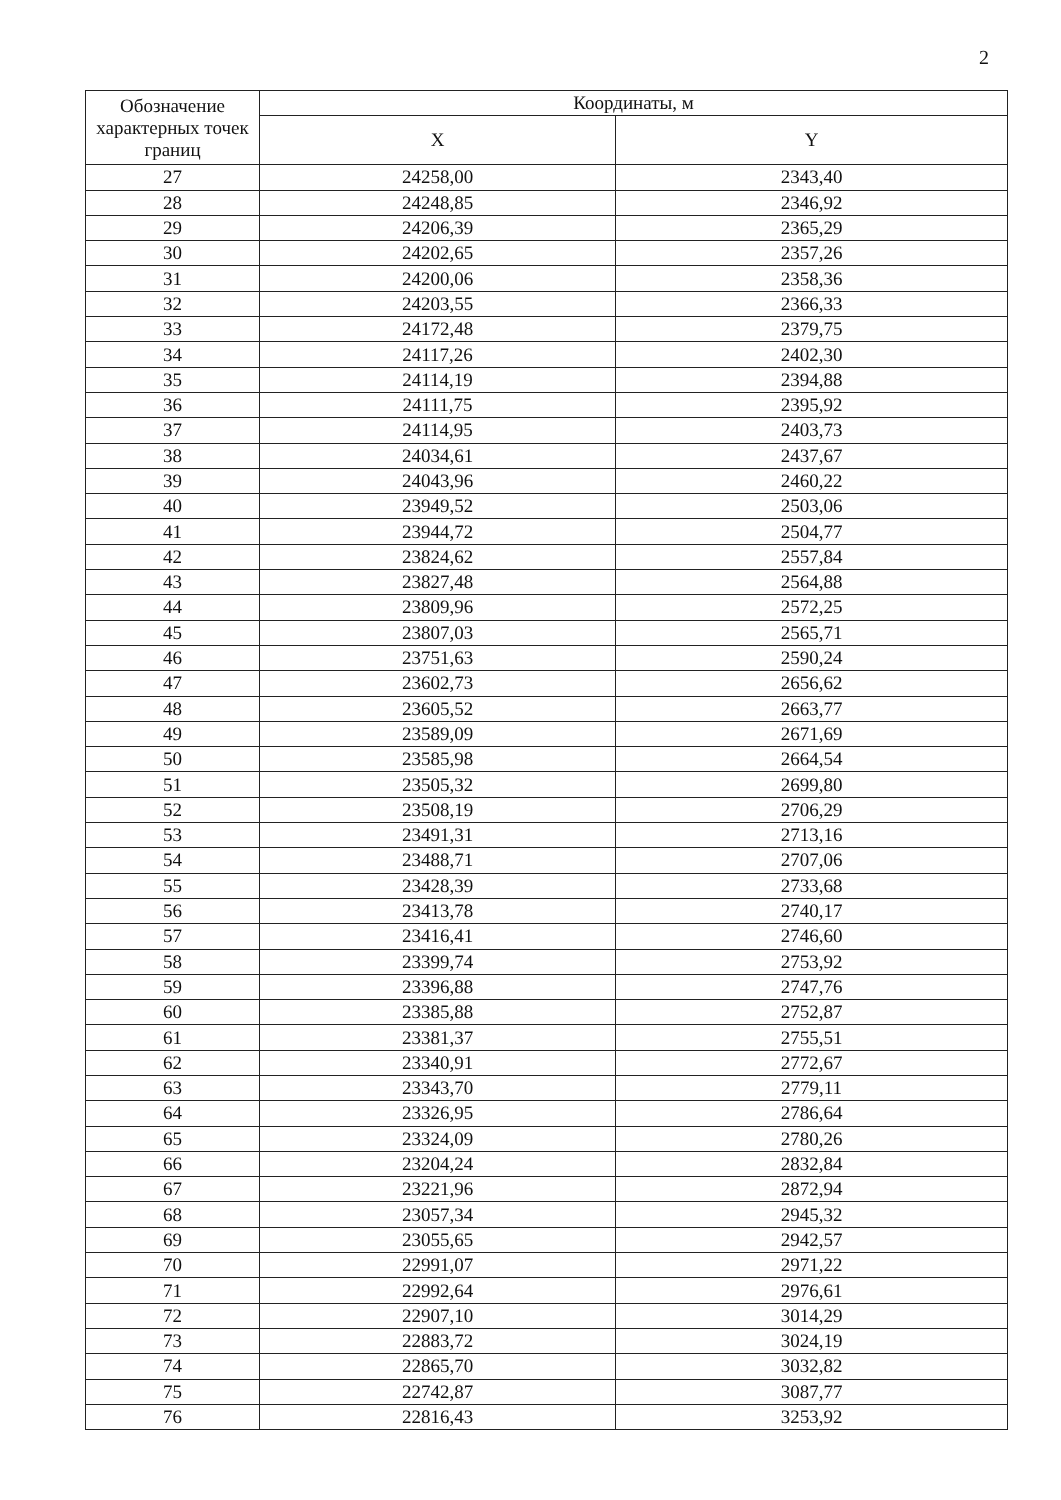2
| Обозначение характерных точек границ | Координаты, м | |
| --- | --- | --- |
| | X | Y |
| 27 | 24258,00 | 2343,40 |
| 28 | 24248,85 | 2346,92 |
| 29 | 24206,39 | 2365,29 |
| 30 | 24202,65 | 2357,26 |
| 31 | 24200,06 | 2358,36 |
| 32 | 24203,55 | 2366,33 |
| 33 | 24172,48 | 2379,75 |
| 34 | 24117,26 | 2402,30 |
| 35 | 24114,19 | 2394,88 |
| 36 | 24111,75 | 2395,92 |
| 37 | 24114,95 | 2403,73 |
| 38 | 24034,61 | 2437,67 |
| 39 | 24043,96 | 2460,22 |
| 40 | 23949,52 | 2503,06 |
| 41 | 23944,72 | 2504,77 |
| 42 | 23824,62 | 2557,84 |
| 43 | 23827,48 | 2564,88 |
| 44 | 23809,96 | 2572,25 |
| 45 | 23807,03 | 2565,71 |
| 46 | 23751,63 | 2590,24 |
| 47 | 23602,73 | 2656,62 |
| 48 | 23605,52 | 2663,77 |
| 49 | 23589,09 | 2671,69 |
| 50 | 23585,98 | 2664,54 |
| 51 | 23505,32 | 2699,80 |
| 52 | 23508,19 | 2706,29 |
| 53 | 23491,31 | 2713,16 |
| 54 | 23488,71 | 2707,06 |
| 55 | 23428,39 | 2733,68 |
| 56 | 23413,78 | 2740,17 |
| 57 | 23416,41 | 2746,60 |
| 58 | 23399,74 | 2753,92 |
| 59 | 23396,88 | 2747,76 |
| 60 | 23385,88 | 2752,87 |
| 61 | 23381,37 | 2755,51 |
| 62 | 23340,91 | 2772,67 |
| 63 | 23343,70 | 2779,11 |
| 64 | 23326,95 | 2786,64 |
| 65 | 23324,09 | 2780,26 |
| 66 | 23204,24 | 2832,84 |
| 67 | 23221,96 | 2872,94 |
| 68 | 23057,34 | 2945,32 |
| 69 | 23055,65 | 2942,57 |
| 70 | 22991,07 | 2971,22 |
| 71 | 22992,64 | 2976,61 |
| 72 | 22907,10 | 3014,29 |
| 73 | 22883,72 | 3024,19 |
| 74 | 22865,70 | 3032,82 |
| 75 | 22742,87 | 3087,77 |
| 76 | 22816,43 | 3253,92 |
​